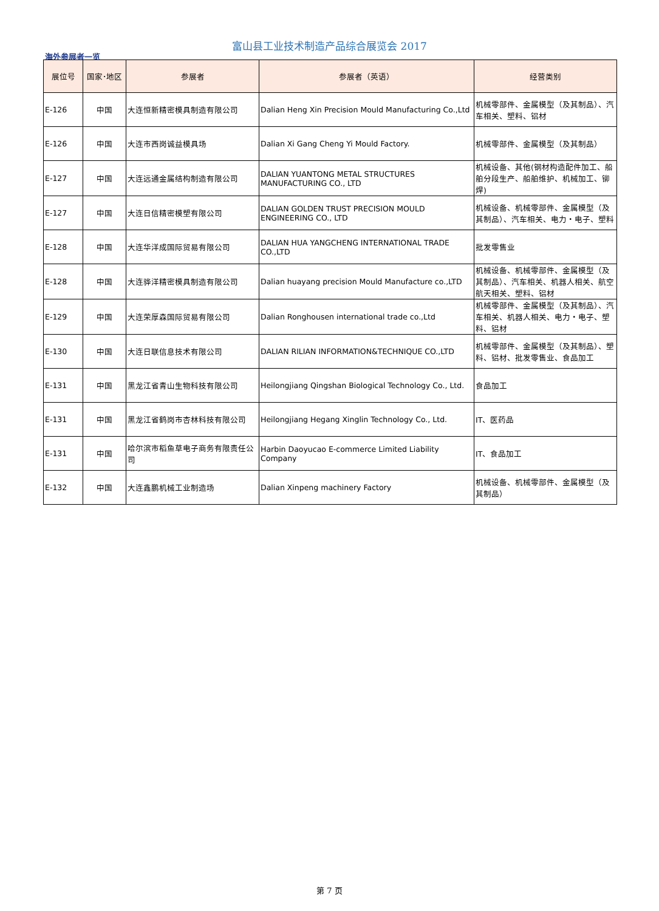富山县工业技术制造产品综合展览会 2017
海外参展者一览
| 展位号 | 国家･地区 | 参展者 | 参展者（英语） | 经营类别 |
| --- | --- | --- | --- | --- |
| E-126 | 中国 | 大连恒新精密模具制造有限公司 | Dalian Heng Xin Precision Mould Manufacturing Co.,Ltd | 机械零部件、金属模型（及其制品）、汽车相关、塑料、铝材 |
| E-126 | 中国 | 大连市西岗诚益模具场 | Dalian Xi Gang Cheng Yi Mould Factory. | 机械零部件、金属模型（及其制品） |
| E-127 | 中国 | 大连远通金属结构制造有限公司 | DALIAN YUANTONG METAL STRUCTURES MANUFACTURING CO., LTD | 机械设备、其他(钢材构造配件加工、船舶分段生产、船舶维护、机械加工、铆焊) |
| E-127 | 中国 | 大连日信精密模塑有限公司 | DALIAN GOLDEN TRUST PRECISION MOULD ENGINEERING CO., LTD | 机械设备、机械零部件、金属模型（及其制品）、汽车相关、电力・电子、塑料 |
| E-128 | 中国 | 大连华洋成国际贸易有限公司 | DALIAN HUA YANGCHENG INTERNATIONAL TRADE CO.,LTD | 批发零售业 |
| E-128 | 中国 | 大连骅洋精密模具制造有限公司 | Dalian huayang precision Mould Manufacture co.,LTD | 机械设备、机械零部件、金属模型（及其制品）、汽车相关、机器人相关、航空航天相关、塑料、铝材 |
| E-129 | 中国 | 大连荣厚森国际贸易有限公司 | Dalian Ronghousen international trade co.,Ltd | 机械零部件、金属模型（及其制品）、汽车相关、机器人相关、电力・电子、塑料、铝材 |
| E-130 | 中国 | 大连日联信息技术有限公司 | DALIAN RILIAN INFORMATION&TECHNIQUE CO.,LTD | 机械零部件、金属模型（及其制品）、塑料、铝材、批发零售业、食品加工 |
| E-131 | 中国 | 黑龙江省青山生物科技有限公司 | Heilongjiang Qingshan Biological Technology Co., Ltd. | 食品加工 |
| E-131 | 中国 | 黑龙江省鹤岗市杏林科技有限公司 | Heilongjiang Hegang Xinglin Technology Co., Ltd. | IT、医药品 |
| E-131 | 中国 | 哈尔滨市稻鱼草电子商务有限责任公司 | Harbin Daoyucao E-commerce Limited Liability Company | IT、食品加工 |
| E-132 | 中国 | 大连鑫鹏机械工业制造场 | Dalian Xinpeng machinery Factory | 机械设备、机械零部件、金属模型（及其制品） |
第 7 页